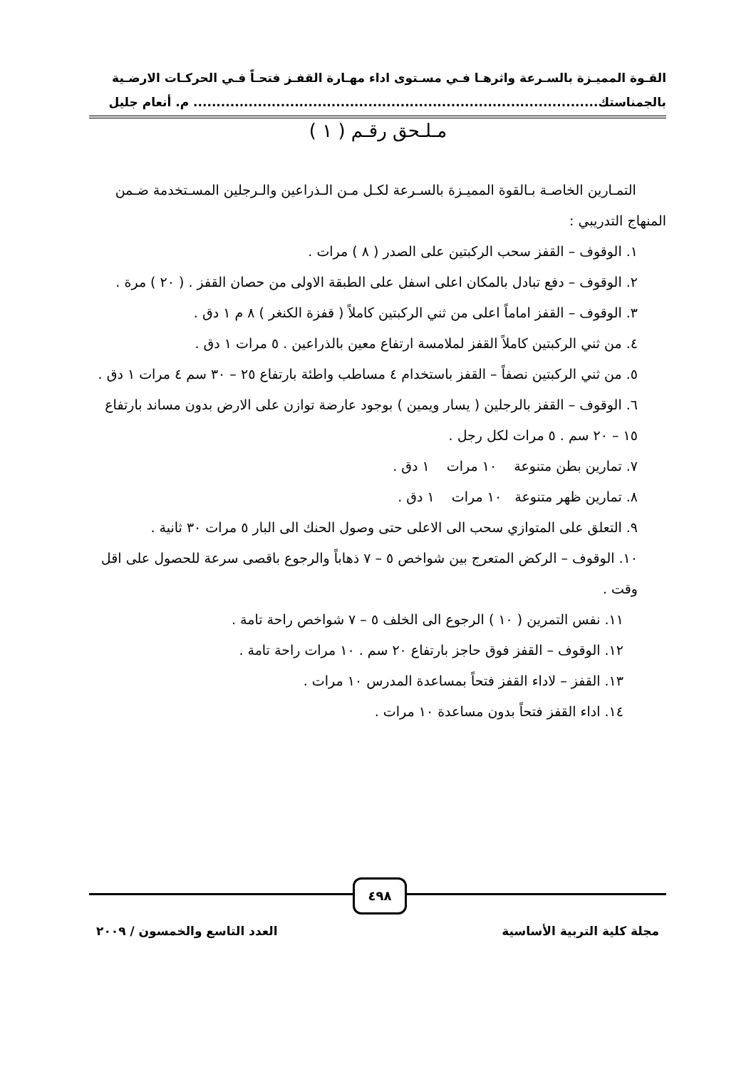القـوة المميـزة بالسـرعة واثرهـا فـي مسـتوى اداء مهـارة القفـز فتحـاً فـي الحركـات الارضـية
بالجمناستك........................................................................................ م. أنعام جليل
مـلـحق رقـم ( ١ )
التمـارين الخاصـة بـالقوة المميـزة بالسـرعة لكـل مـن الـذراعين والـرجلين المسـتخدمة ضـمن المنهاج التدريبي :
١. الوقوف – القفز سحب الركبتين على الصدر ( ٨ ) مرات .
٢. الوقوف – دفع تبادل بالمكان اعلى اسفل على الطبقة الاولى من حصان القفز . ( ٢٠ ) مرة .
٣. الوقوف – القفز اماماً اعلى من ثني الركبتين كاملاً ( قفزة الكنغر ) ٨ م ١ دق .
٤. من ثني الركبتين كاملاً القفز لملامسة ارتفاع معين بالذراعين . ٥ مرات ١ دق .
٥. من ثني الركبتين نصفاً – القفز باستخدام ٤ مساطب واطئة بارتفاع ٢٥ – ٣٠ سم ٤ مرات ١ دق .
٦. الوقوف – القفز بالرجلين ( يسار ويمين ) بوجود عارضة توازن على الارض بدون مساند بارتفاع ١٥ – ٢٠ سم . ٥ مرات لكل رجل .
٧. تمارين بطن متنوعة ١٠ مرات ١ دق .
٨. تمارين ظهر متنوعة ١٠ مرات ١ دق .
٩. التعلق على المتوازي سحب الى الاعلى حتى وصول الحنك الى البار ٥ مرات ٣٠ ثانية .
١٠. الوقوف – الركض المتعرج بين شواخص ٥ – ٧ ذهاباً والرجوع باقصى سرعة للحصول على اقل وقت .
١١. نفس التمرين ( ١٠ ) الرجوع الى الخلف ٥ – ٧ شواخص راحة تامة .
١٢. الوقوف – القفز فوق حاجز بارتفاع ٢٠ سم . ١٠ مرات راحة تامة .
١٣. القفز – لاداء القفز فتحاً بمساعدة المدرس ١٠ مرات .
١٤. اداء القفز فتحاً بدون مساعدة ١٠ مرات .
٤٩٨
مجلة كلية التربية الأساسية العدد التاسع والخمسون / ٢٠٠٩